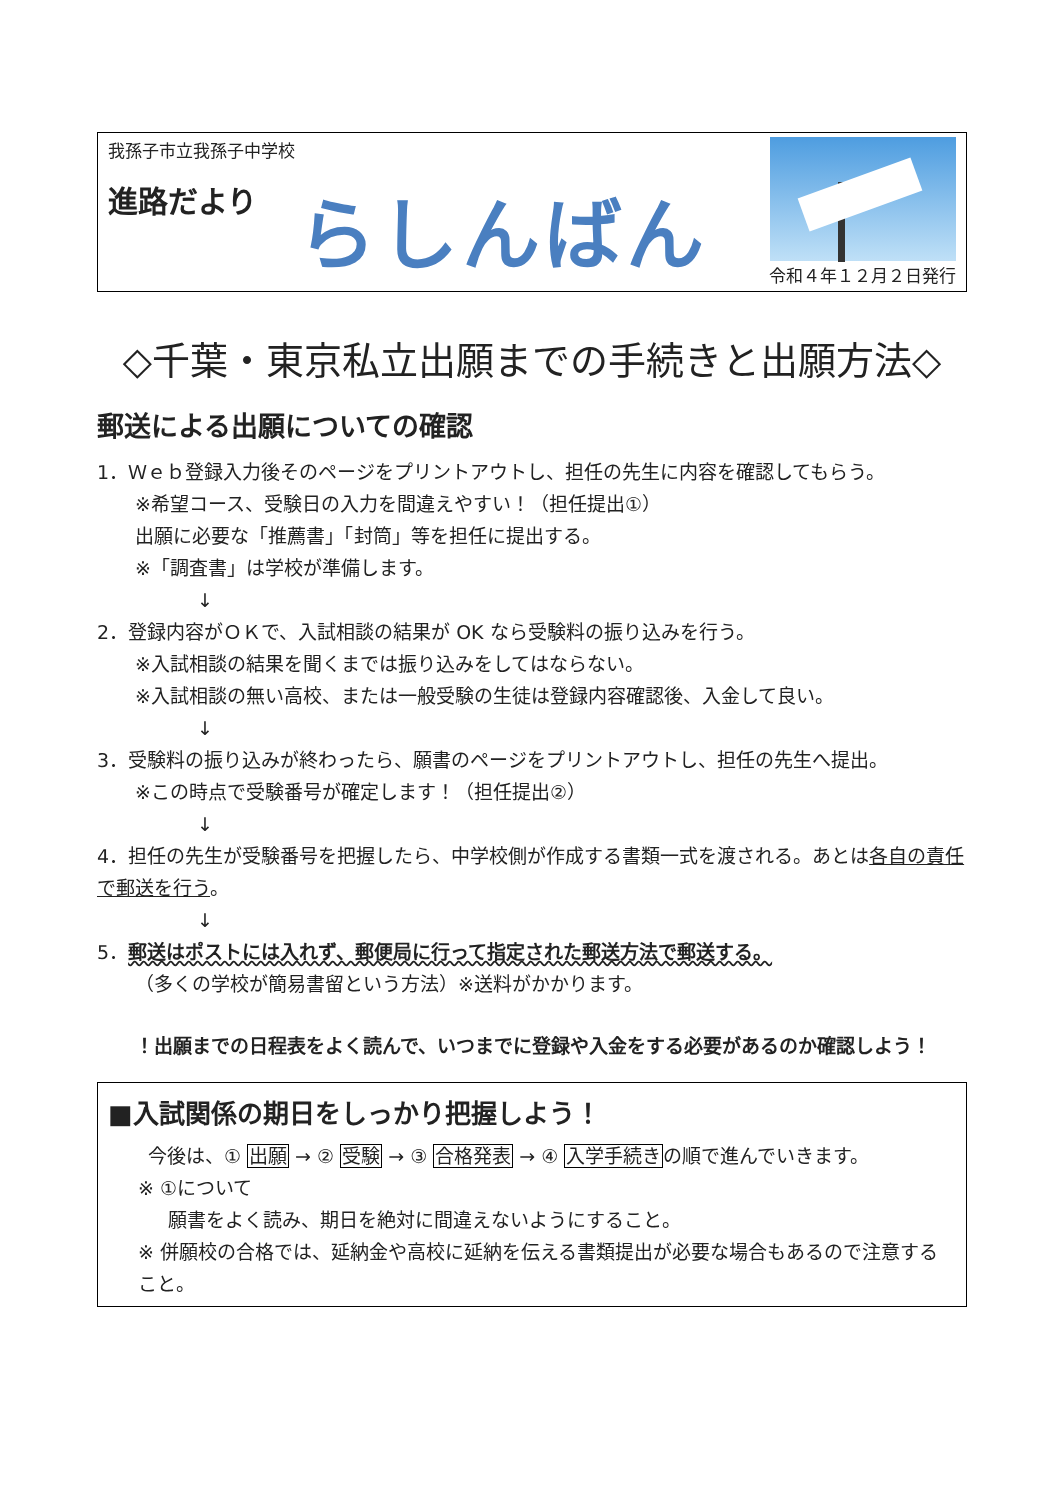我孫子市立我孫子中学校
進路だより らしんばん
令和４年１２月２日発行
◇千葉・東京私立出願までの手続きと出願方法◇
郵送による出願についての確認
1．Ｗｅｂ登録入力後そのページをプリントアウトし、担任の先生に内容を確認してもらう。
※希望コース、受験日の入力を間違えやすい！（担任提出①）
出願に必要な「推薦書」「封筒」等を担任に提出する。
※「調査書」は学校が準備します。
↓
2．登録内容がＯＫで、入試相談の結果が OK なら受験料の振り込みを行う。
※入試相談の結果を聞くまでは振り込みをしてはならない。
※入試相談の無い高校、または一般受験の生徒は登録内容確認後、入金して良い。
↓
3．受験料の振り込みが終わったら、願書のページをプリントアウトし、担任の先生へ提出。
※この時点で受験番号が確定します！（担任提出②）
↓
4．担任の先生が受験番号を把握したら、中学校側が作成する書類一式を渡される。あとは各自の責任で郵送を行う。
↓
5．郵送はポストには入れず、郵便局に行って指定された郵送方法で郵送する。
（多くの学校が簡易書留という方法）※送料がかかります。
！出願までの日程表をよく読んで、いつまでに登録や入金をする必要があるのか確認しよう！
■入試関係の期日をしっかり把握しよう！
今後は、① 出願 → ② 受験 → ③ 合格発表 → ④ 入学手続きの順で進んでいきます。
※ ①について
願書をよく読み、期日を絶対に間違えないようにすること。
※ 併願校の合格では、延納金や高校に延納を伝える書類提出が必要な場合もあるので注意すること。